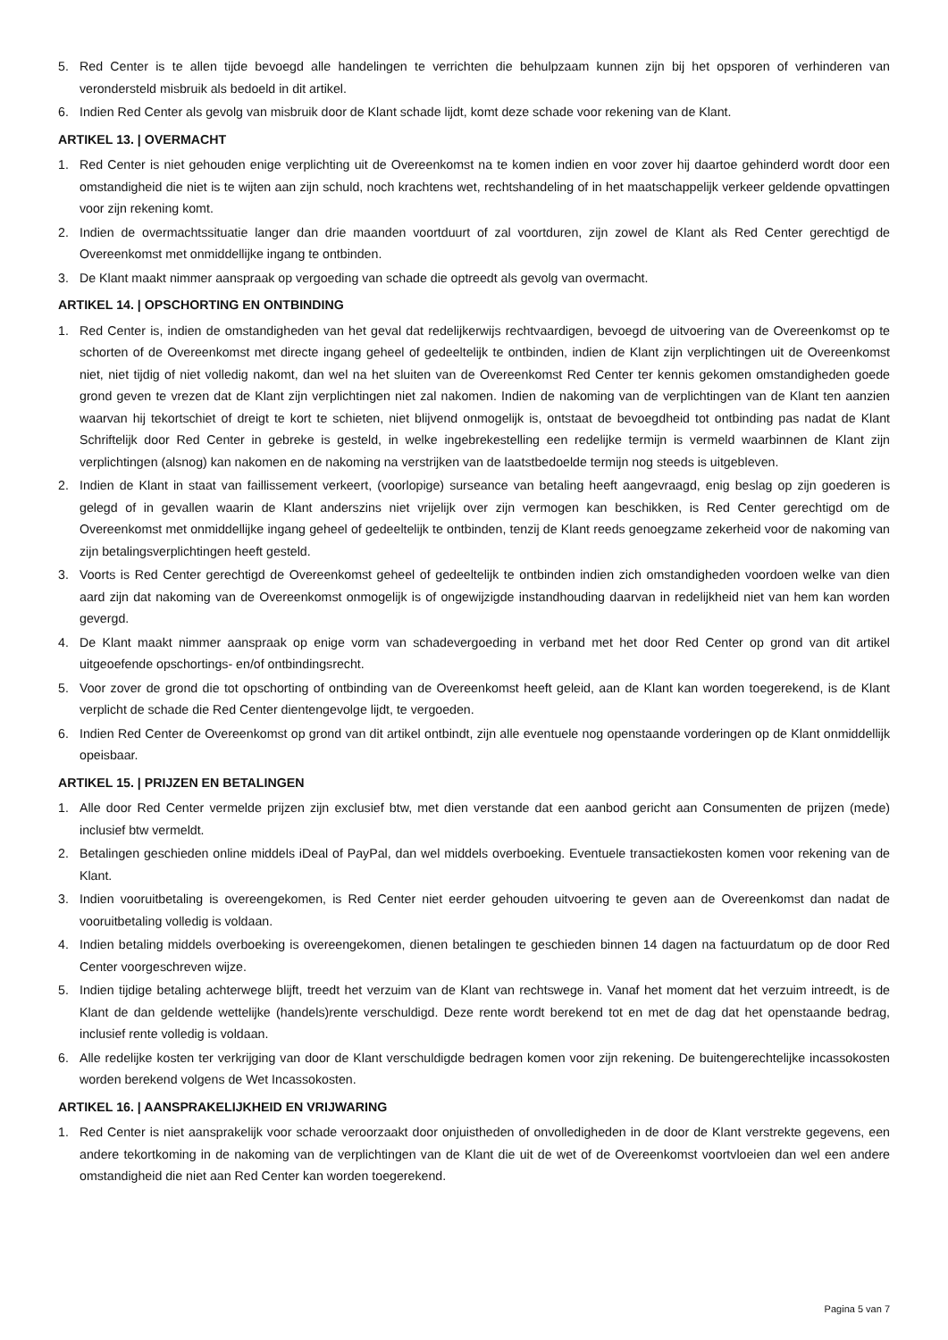5. Red Center is te allen tijde bevoegd alle handelingen te verrichten die behulpzaam kunnen zijn bij het opsporen of verhinderen van verondersteld misbruik als bedoeld in dit artikel.
6. Indien Red Center als gevolg van misbruik door de Klant schade lijdt, komt deze schade voor rekening van de Klant.
ARTIKEL 13. | OVERMACHT
1. Red Center is niet gehouden enige verplichting uit de Overeenkomst na te komen indien en voor zover hij daartoe gehinderd wordt door een omstandigheid die niet is te wijten aan zijn schuld, noch krachtens wet, rechtshandeling of in het maatschappelijk verkeer geldende opvattingen voor zijn rekening komt.
2. Indien de overmachtssituatie langer dan drie maanden voortduurt of zal voortduren, zijn zowel de Klant als Red Center gerechtigd de Overeenkomst met onmiddellijke ingang te ontbinden.
3. De Klant maakt nimmer aanspraak op vergoeding van schade die optreedt als gevolg van overmacht.
ARTIKEL 14. | OPSCHORTING EN ONTBINDING
1. Red Center is, indien de omstandigheden van het geval dat redelijkerwijs rechtvaardigen, bevoegd de uitvoering van de Overeenkomst op te schorten of de Overeenkomst met directe ingang geheel of gedeeltelijk te ontbinden, indien de Klant zijn verplichtingen uit de Overeenkomst niet, niet tijdig of niet volledig nakomt, dan wel na het sluiten van de Overeenkomst Red Center ter kennis gekomen omstandigheden goede grond geven te vrezen dat de Klant zijn verplichtingen niet zal nakomen. Indien de nakoming van de verplichtingen van de Klant ten aanzien waarvan hij tekortschiet of dreigt te kort te schieten, niet blijvend onmogelijk is, ontstaat de bevoegdheid tot ontbinding pas nadat de Klant Schriftelijk door Red Center in gebreke is gesteld, in welke ingebrekestelling een redelijke termijn is vermeld waarbinnen de Klant zijn verplichtingen (alsnog) kan nakomen en de nakoming na verstrijken van de laatstbedoelde termijn nog steeds is uitgebleven.
2. Indien de Klant in staat van faillissement verkeert, (voorlopige) surseance van betaling heeft aangevraagd, enig beslag op zijn goederen is gelegd of in gevallen waarin de Klant anderszins niet vrijelijk over zijn vermogen kan beschikken, is Red Center gerechtigd om de Overeenkomst met onmiddellijke ingang geheel of gedeeltelijk te ontbinden, tenzij de Klant reeds genoegzame zekerheid voor de nakoming van zijn betalingsverplichtingen heeft gesteld.
3. Voorts is Red Center gerechtigd de Overeenkomst geheel of gedeeltelijk te ontbinden indien zich omstandigheden voordoen welke van dien aard zijn dat nakoming van de Overeenkomst onmogelijk is of ongewijzigde instandhouding daarvan in redelijkheid niet van hem kan worden gevergd.
4. De Klant maakt nimmer aanspraak op enige vorm van schadevergoeding in verband met het door Red Center op grond van dit artikel uitgeoefende opschortings- en/of ontbindingsrecht.
5. Voor zover de grond die tot opschorting of ontbinding van de Overeenkomst heeft geleid, aan de Klant kan worden toegerekend, is de Klant verplicht de schade die Red Center dientengevolge lijdt, te vergoeden.
6. Indien Red Center de Overeenkomst op grond van dit artikel ontbindt, zijn alle eventuele nog openstaande vorderingen op de Klant onmiddellijk opeisbaar.
ARTIKEL 15. | PRIJZEN EN BETALINGEN
1. Alle door Red Center vermelde prijzen zijn exclusief btw, met dien verstande dat een aanbod gericht aan Consumenten de prijzen (mede) inclusief btw vermeldt.
2. Betalingen geschieden online middels iDeal of PayPal, dan wel middels overboeking. Eventuele transactiekosten komen voor rekening van de Klant.
3. Indien vooruitbetaling is overeengekomen, is Red Center niet eerder gehouden uitvoering te geven aan de Overeenkomst dan nadat de vooruitbetaling volledig is voldaan.
4. Indien betaling middels overboeking is overeengekomen, dienen betalingen te geschieden binnen 14 dagen na factuurdatum op de door Red Center voorgeschreven wijze.
5. Indien tijdige betaling achterwege blijft, treedt het verzuim van de Klant van rechtswege in. Vanaf het moment dat het verzuim intreedt, is de Klant de dan geldende wettelijke (handels)rente verschuldigd. Deze rente wordt berekend tot en met de dag dat het openstaande bedrag, inclusief rente volledig is voldaan.
6. Alle redelijke kosten ter verkrijging van door de Klant verschuldigde bedragen komen voor zijn rekening. De buitengerechtelijke incassokosten worden berekend volgens de Wet Incassokosten.
ARTIKEL 16. | AANSPRAKELIJKHEID EN VRIJWARING
1. Red Center is niet aansprakelijk voor schade veroorzaakt door onjuistheden of onvolledigheden in de door de Klant verstrekte gegevens, een andere tekortkoming in de nakoming van de verplichtingen van de Klant die uit de wet of de Overeenkomst voortvloeien dan wel een andere omstandigheid die niet aan Red Center kan worden toegerekend.
Pagina 5 van 7